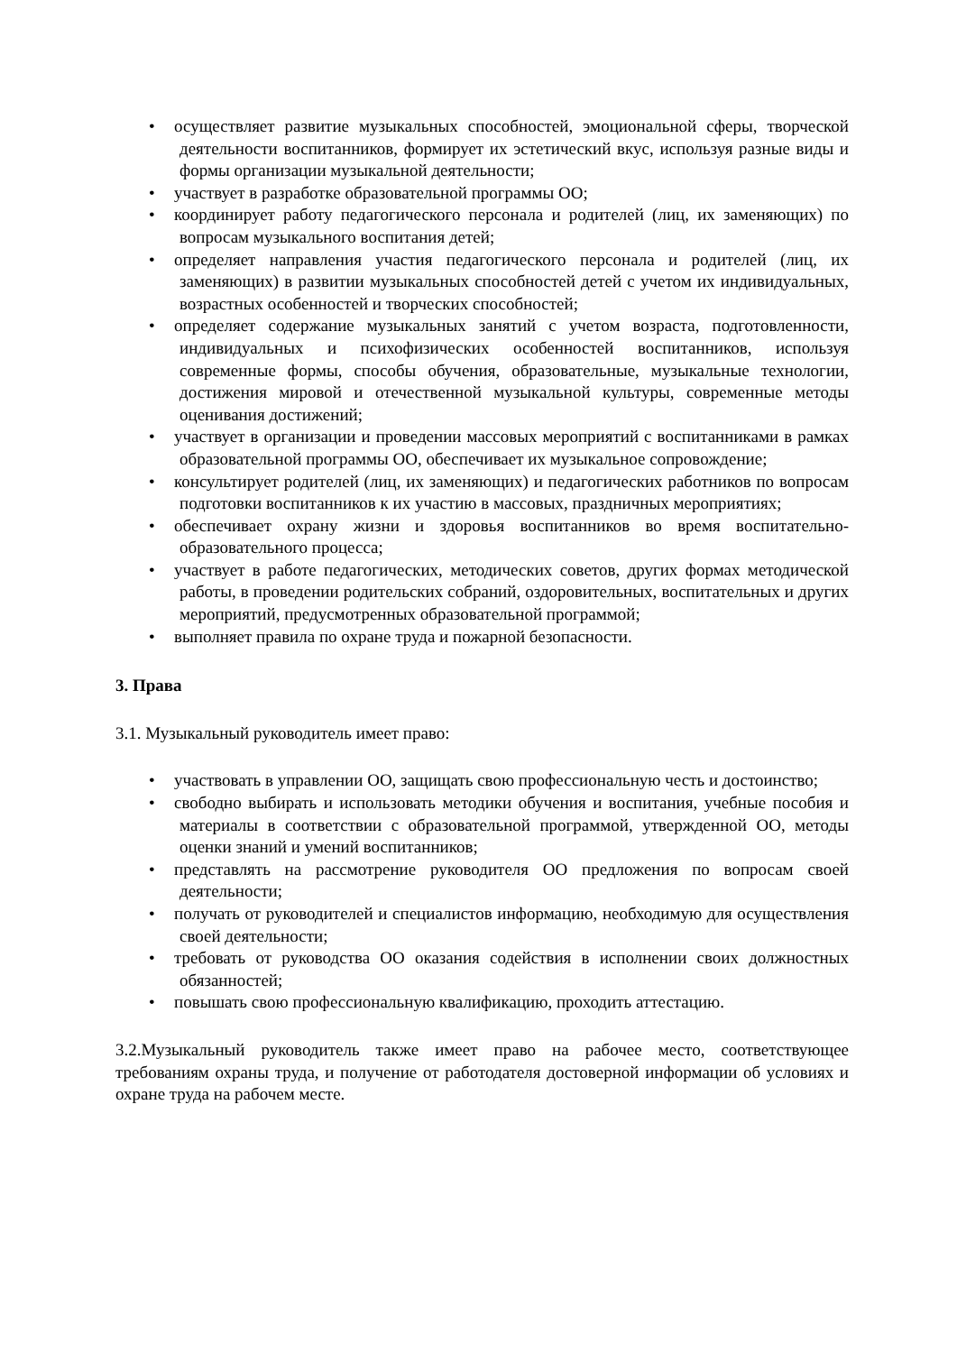• осуществляет развитие музыкальных способностей, эмоциональной сферы, творческой деятельности воспитанников, формирует их эстетический вкус, используя разные виды и формы организации музыкальной деятельности;
• участвует в разработке образовательной программы ОО;
• координирует работу педагогического персонала и родителей (лиц, их заменяющих) по вопросам музыкального воспитания детей;
• определяет направления участия педагогического персонала и родителей (лиц, их заменяющих) в развитии музыкальных способностей детей с учетом их индивидуальных, возрастных особенностей и творческих способностей;
• определяет содержание музыкальных занятий с учетом возраста, подготовленности, индивидуальных и психофизических особенностей воспитанников, используя современные формы, способы обучения, образовательные, музыкальные технологии, достижения мировой и отечественной музыкальной культуры, современные методы оценивания достижений;
• участвует в организации и проведении массовых мероприятий с воспитанниками в рамках образовательной программы ОО, обеспечивает их музыкальное сопровождение;
• консультирует родителей (лиц, их заменяющих) и педагогических работников по вопросам подготовки воспитанников к их участию в массовых, праздничных мероприятиях;
• обеспечивает охрану жизни и здоровья воспитанников во время воспитательно-образовательного процесса;
• участвует в работе педагогических, методических советов, других формах методической работы, в проведении родительских собраний, оздоровительных, воспитательных и других мероприятий, предусмотренных образовательной программой;
• выполняет правила по охране труда и пожарной безопасности.
3. Права
3.1. Музыкальный руководитель имеет право:
• участвовать в управлении ОО, защищать свою профессиональную честь и достоинство;
• свободно выбирать и использовать методики обучения и воспитания, учебные пособия и материалы в соответствии с образовательной программой, утвержденной ОО, методы оценки знаний и умений воспитанников;
• представлять на рассмотрение руководителя ОО предложения по вопросам своей деятельности;
• получать от руководителей и специалистов информацию, необходимую для осуществления своей деятельности;
• требовать от руководства ОО оказания содействия в исполнении своих должностных обязанностей;
• повышать свою профессиональную квалификацию, проходить аттестацию.
3.2.Музыкальный руководитель также имеет право на рабочее место, соответствующее требованиям охраны труда, и получение от работодателя достоверной информации об условиях и охране труда на рабочем месте.